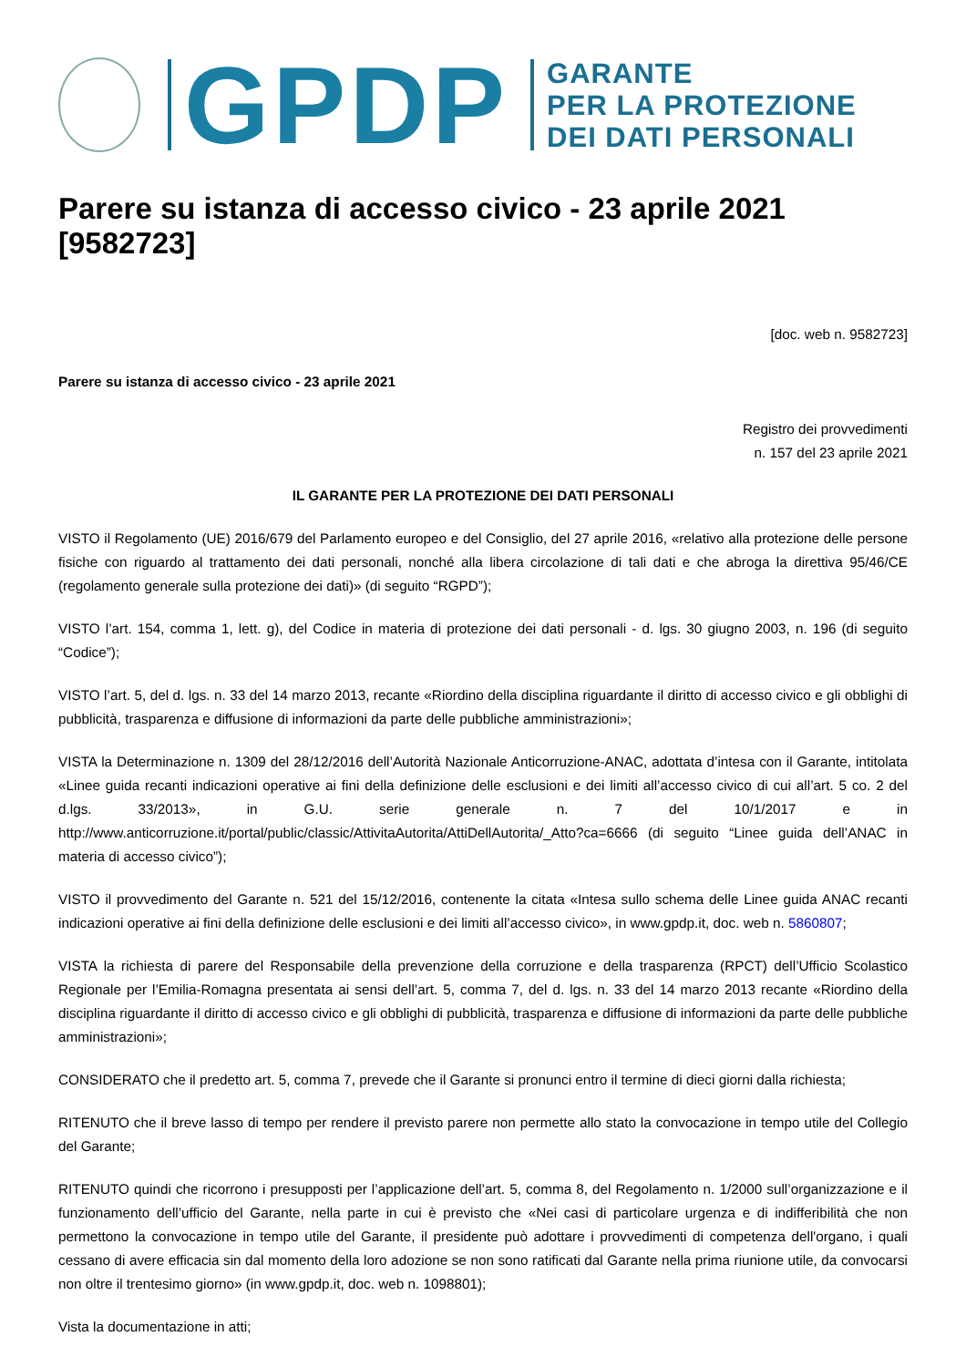GPDP
GARANTE
PER LA PROTEZIONE
DEI DATI PERSONALI
Parere su istanza di accesso civico - 23 aprile 2021 [9582723]
[doc. web n. 9582723]
Parere su istanza di accesso civico - 23 aprile 2021
Registro dei provvedimenti
n. 157 del 23 aprile 2021
IL GARANTE PER LA PROTEZIONE DEI DATI PERSONALI
VISTO il Regolamento (UE) 2016/679 del Parlamento europeo e del Consiglio, del 27 aprile 2016, «relativo alla protezione delle persone fisiche con riguardo al trattamento dei dati personali, nonché alla libera circolazione di tali dati e che abroga la direttiva 95/46/CE (regolamento generale sulla protezione dei dati)» (di seguito “RGPD”);
VISTO l’art. 154, comma 1, lett. g), del Codice in materia di protezione dei dati personali - d. lgs. 30 giugno 2003, n. 196 (di seguito “Codice”);
VISTO l’art. 5, del d. lgs. n. 33 del 14 marzo 2013, recante «Riordino della disciplina riguardante il diritto di accesso civico e gli obblighi di pubblicità, trasparenza e diffusione di informazioni da parte delle pubbliche amministrazioni»;
VISTA la Determinazione n. 1309 del 28/12/2016 dell’Autorità Nazionale Anticorruzione-ANAC, adottata d’intesa con il Garante, intitolata «Linee guida recanti indicazioni operative ai fini della definizione delle esclusioni e dei limiti all’accesso civico di cui all’art. 5 co. 2 del d.lgs. 33/2013», in G.U. serie generale n. 7 del 10/1/2017 e in http://www.anticorruzione.it/portal/public/classic/AttivitaAutorita/AttiDellAutorita/_Atto?ca=6666 (di seguito “Linee guida dell’ANAC in materia di accesso civico”);
VISTO il provvedimento del Garante n. 521 del 15/12/2016, contenente la citata «Intesa sullo schema delle Linee guida ANAC recanti indicazioni operative ai fini della definizione delle esclusioni e dei limiti all’accesso civico», in www.gpdp.it, doc. web n. 5860807;
VISTA la richiesta di parere del Responsabile della prevenzione della corruzione e della trasparenza (RPCT) dell’Ufficio Scolastico Regionale per l’Emilia-Romagna presentata ai sensi dell’art. 5, comma 7, del d. lgs. n. 33 del 14 marzo 2013 recante «Riordino della disciplina riguardante il diritto di accesso civico e gli obblighi di pubblicità, trasparenza e diffusione di informazioni da parte delle pubbliche amministrazioni»;
CONSIDERATO che il predetto art. 5, comma 7, prevede che il Garante si pronunci entro il termine di dieci giorni dalla richiesta;
RITENUTO che il breve lasso di tempo per rendere il previsto parere non permette allo stato la convocazione in tempo utile del Collegio del Garante;
RITENUTO quindi che ricorrono i presupposti per l’applicazione dell’art. 5, comma 8, del Regolamento n. 1/2000 sull’organizzazione e il funzionamento dell’ufficio del Garante, nella parte in cui è previsto che «Nei casi di particolare urgenza e di indifferibilità che non permettono la convocazione in tempo utile del Garante, il presidente può adottare i provvedimenti di competenza dell'organo, i quali cessano di avere efficacia sin dal momento della loro adozione se non sono ratificati dal Garante nella prima riunione utile, da convocarsi non oltre il trentesimo giorno» (in www.gpdp.it, doc. web n. 1098801);
Vista la documentazione in atti;